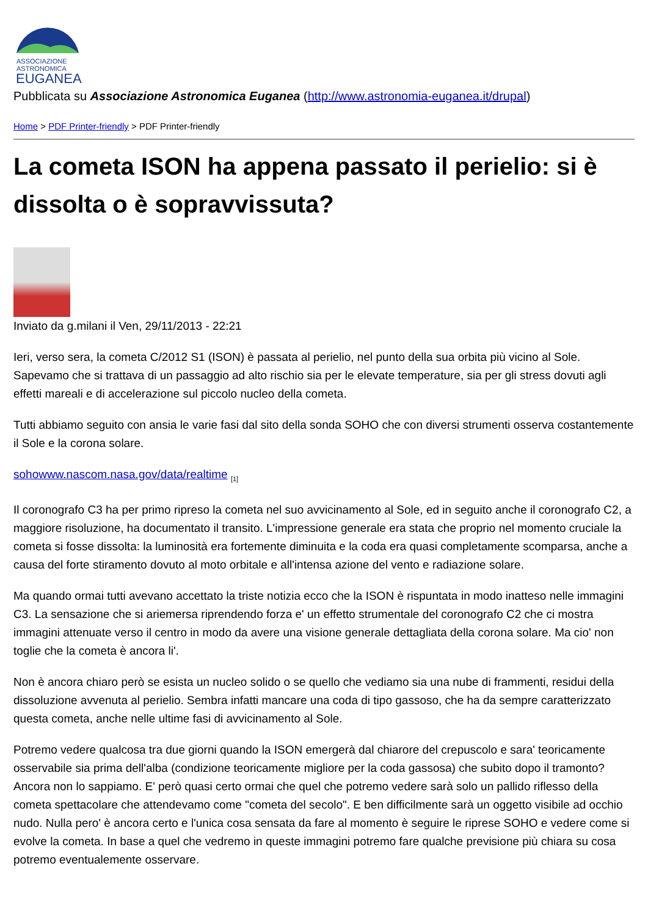ASSOCIAZIONE
ASTRONOMICA
EUGANEA
Pubblicata su Associazione Astronomica Euganea (http://www.astronomia-euganea.it/drupal)
Home > PDF Printer-friendly > PDF Printer-friendly
La cometa ISON ha appena passato il perielio: si è dissolta o è sopravvissuta?
Inviato da g.milani il Ven, 29/11/2013 - 22:21
Ieri, verso sera, la cometa C/2012 S1 (ISON) è passata al perielio, nel punto della sua orbita più vicino al Sole. Sapevamo che si trattava di un passaggio ad alto rischio sia per le elevate temperature, sia per gli stress dovuti agli effetti mareali e di accelerazione sul piccolo nucleo della cometa.
Tutti abbiamo seguito con ansia le varie fasi dal sito della sonda SOHO che con diversi strumenti osserva costantemente il Sole e la corona solare.
sohowww.nascom.nasa.gov/data/realtime <sub>[1]</sub>
Il coronografo C3 ha per primo ripreso la cometa nel suo avvicinamento al Sole, ed in seguito anche il coronografo C2, a maggiore risoluzione, ha documentato il transito. L'impressione generale era stata che proprio nel momento cruciale la cometa si fosse dissolta: la luminosità era fortemente diminuita e la coda era quasi completamente scomparsa, anche a causa del forte stiramento dovuto al moto orbitale e all'intensa azione del vento e radiazione solare.
Ma quando ormai tutti avevano accettato la triste notizia ecco che la ISON è rispuntata in modo inatteso nelle immagini C3. La sensazione che si ariemersa riprendendo forza e' un effetto strumentale del coronografo C2 che ci mostra immagini attenuate verso il centro in modo da avere una visione generale dettagliata della corona solare. Ma cio' non toglie che la cometa è ancora li'.
Non è ancora chiaro però se esista un nucleo solido o se quello che vediamo sia una nube di frammenti, residui della dissoluzione avvenuta al perielio. Sembra infatti mancare una coda di tipo gassoso, che ha da sempre caratterizzato questa cometa, anche nelle ultime fasi di avvicinamento al Sole.
Potremo vedere qualcosa tra due giorni quando la ISON emergerà dal chiarore del crepuscolo e sara' teoricamente osservabile sia prima dell'alba (condizione teoricamente migliore per la coda gassosa) che subito dopo il tramonto? Ancora non lo sappiamo. E' però quasi certo ormai che quel che potremo vedere sarà solo un pallido riflesso della cometa spettacolare che attendevamo come "cometa del secolo". E ben difficilmente sarà un oggetto visibile ad occhio nudo. Nulla pero' è ancora certo e l'unica cosa sensata da fare al momento è seguire le riprese SOHO e vedere come si evolve la cometa. In base a quel che vedremo in queste immagini potremo fare qualche previsione più chiara su cosa potremo eventualemente osservare.